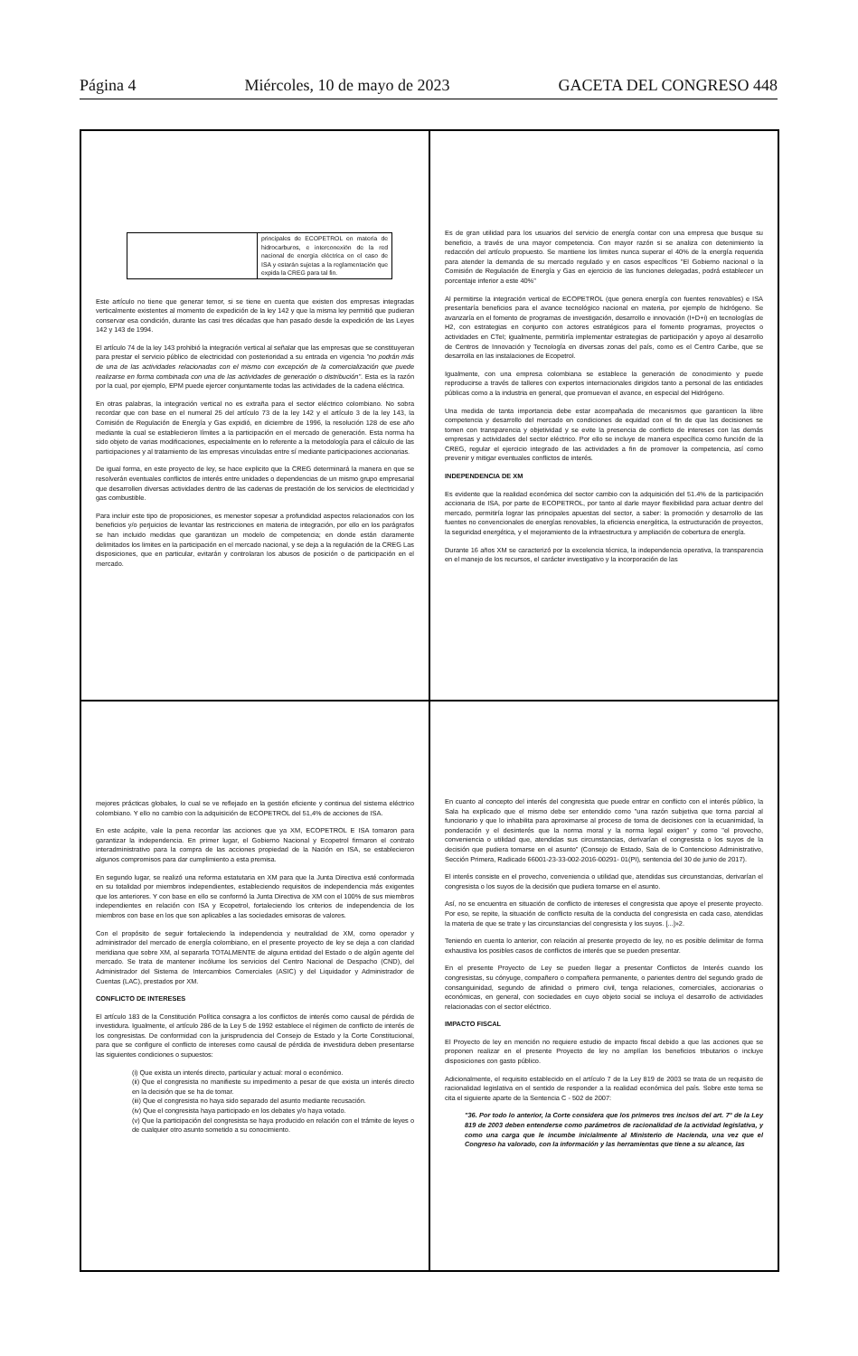Página 4 Miércoles, 10 de mayo de 2023 GACETA DEL CONGRESO 448
| | principales de ECOPETROL en materia de hidrocarburos, e interconexión de la red nacional de energía eléctrica en el caso de ISA y estarán sujetas a la reglamentación que expida la CREG para tal fin. |
Este artículo no tiene que generar temor, si se tiene en cuenta que existen dos empresas integradas verticalmente existentes al momento de expedición de la ley 142 y que la misma ley permitió que pudieran conservar esa condición, durante las casi tres décadas que han pasado desde la expedición de las Leyes 142 y 143 de 1994.
El artículo 74 de la ley 143 prohibió la integración vertical al señalar que las empresas que se constituyeran para prestar el servicio público de electricidad con posterioridad a su entrada en vigencia "no podrán más de una de las actividades relacionadas con el mismo con excepción de la comercialización que puede realizarse en forma combinada con una de las actividades de generación o distribución". Esta es la razón por la cual, por ejemplo, EPM puede ejercer conjuntamente todas las actividades de la cadena eléctrica.
En otras palabras, la integración vertical no es extraña para el sector eléctrico colombiano. No sobra recordar que con base en el numeral 25 del artículo 73 de la ley 142 y el artículo 3 de la ley 143, la Comisión de Regulación de Energía y Gas expidió, en diciembre de 1996, la resolución 128 de ese año mediante la cual se establecieron límites a la participación en el mercado de generación. Esta norma ha sido objeto de varias modificaciones, especialmente en lo referente a la metodología para el cálculo de las participaciones y al tratamiento de las empresas vinculadas entre sí mediante participaciones accionarias.
De igual forma, en este proyecto de ley, se hace explicito que la CREG determinará la manera en que se resolverán eventuales conflictos de interés entre unidades o dependencias de un mismo grupo empresarial que desarrollen diversas actividades dentro de las cadenas de prestación de los servicios de electricidad y gas combustible.
Para incluir este tipo de proposiciones, es menester sopesar a profundidad aspectos relacionados con los beneficios y/o perjuicios de levantar las restricciones en materia de integración, por ello en los parágrafos se han incluido medidas que garantizan un modelo de competencia; en donde están claramente delimitados los limites en la participación en el mercado nacional, y se deja a la regulación de la CREG Las disposiciones, que en particular, evitarán y controlaran los abusos de posición o de participación en el mercado.
Es de gran utilidad para los usuarios del servicio de energía contar con una empresa que busque su beneficio, a través de una mayor competencia. Con mayor razón si se analiza con detenimiento la redacción del artículo propuesto. Se mantiene los limites nunca superar el 40% de la energía requerida para atender la demanda de su mercado regulado y en casos específicos "El Gobierno nacional o la Comisión de Regulación de Energía y Gas en ejercicio de las funciones delegadas, podrá establecer un porcentaje inferior a este 40%"
Al permitirse la integración vertical de ECOPETROL (que genera energía con fuentes renovables) e ISA presentaría beneficios para el avance tecnológico nacional en materia, por ejemplo de hidrógeno. Se avanzaría en el fomento de programas de investigación, desarrollo e innovación (I+D+i) en tecnologías de H2, con estrategias en conjunto con actores estratégicos para el fomento programas, proyectos o actividades en CTeI; igualmente, permitiría implementar estrategias de participación y apoyo al desarrollo de Centros de Innovación y Tecnología en diversas zonas del país, como es el Centro Caribe, que se desarrolla en las instalaciones de Ecopetrol.
Igualmente, con una empresa colombiana se establece la generación de conocimiento y puede reproducirse a través de talleres con expertos internacionales dirigidos tanto a personal de las entidades públicas como a la industria en general, que promuevan el avance, en especial del Hidrógeno.
Una medida de tanta importancia debe estar acompañada de mecanismos que garanticen la libre competencia y desarrollo del mercado en condiciones de equidad con el fin de que las decisiones se tomen con transparencia y objetividad y se evite la presencia de conflicto de intereses con las demás empresas y actividades del sector eléctrico. Por ello se incluye de manera específica como función de la CREG, regular el ejercicio integrado de las actividades a fin de promover la competencia, así como prevenir y mitigar eventuales conflictos de interés.
INDEPENDENCIA DE XM
Es evidente que la realidad económica del sector cambio con la adquisición del 51.4% de la participación accionaria de ISA, por parte de ECOPETROL, por tanto al darle mayor flexibilidad para actuar dentro del mercado, permitiría lograr las principales apuestas del sector, a saber: la promoción y desarrollo de las fuentes no convencionales de energías renovables, la eficiencia energética, la estructuración de proyectos, la seguridad energética, y el mejoramiento de la infraestructura y ampliación de cobertura de energía.
Durante 16 años XM se caracterizó por la excelencia técnica, la independencia operativa, la transparencia en el manejo de los recursos, el carácter investigativo y la incorporación de las
mejores prácticas globales, lo cual se ve reflejado en la gestión eficiente y continua del sistema eléctrico colombiano. Y ello no cambio con la adquisición de ECOPETROL del 51,4% de acciones de ISA.
En este acápite, vale la pena recordar las acciones que ya XM, ECOPETROL E ISA tomaron para garantizar la independencia. En primer lugar, el Gobierno Nacional y Ecopetrol firmaron el contrato interadministrativo para la compra de las acciones propiedad de la Nación en ISA, se establecieron algunos compromisos para dar cumplimiento a esta premisa.
En segundo lugar, se realizó una reforma estatutaria en XM para que la Junta Directiva esté conformada en su totalidad por miembros independientes, estableciendo requisitos de independencia más exigentes que los anteriores. Y con base en ello se conformó la Junta Directiva de XM con el 100% de sus miembros independientes en relación con ISA y Ecopetrol, fortaleciendo los criterios de independencia de los miembros con base en los que son aplicables a las sociedades emisoras de valores.
Con el propósito de seguir fortaleciendo la independencia y neutralidad de XM, como operador y administrador del mercado de energía colombiano, en el presente proyecto de ley se deja a con claridad meridiana que sobre XM, al separarla TOTALMENTE de alguna entidad del Estado o de algún agente del mercado. Se trata de mantener incólume los servicios del Centro Nacional de Despacho (CND), del Administrador del Sistema de Intercambios Comerciales (ASIC) y del Liquidador y Administrador de Cuentas (LAC), prestados por XM.
CONFLICTO DE INTERESES
El artículo 183 de la Constitución Política consagra a los conflictos de interés como causal de pérdida de investidura. Igualmente, el artículo 286 de la Ley 5 de 1992 establece el régimen de conflicto de interés de los congresistas. De conformidad con la jurisprudencia del Consejo de Estado y la Corte Constitucional, para que se configure el conflicto de intereses como causal de pérdida de investidura deben presentarse las siguientes condiciones o supuestos:
(i) Que exista un interés directo, particular y actual: moral o económico.
(ii) Que el congresista no manifieste su impedimento a pesar de que exista un interés directo en la decisión que se ha de tomar.
(iii) Que el congresista no haya sido separado del asunto mediante recusación.
(iv) Que el congresista haya participado en los debates y/o haya votado.
(v) Que la participación del congresista se haya producido en relación con el trámite de leyes o de cualquier otro asunto sometido a su conocimiento.
En cuanto al concepto del interés del congresista que puede entrar en conflicto con el interés público, la Sala ha explicado que el mismo debe ser entendido como "una razón subjetiva que torna parcial al funcionario y que lo inhabilita para aproximarse al proceso de toma de decisiones con la ecuanimidad, la ponderación y el desinterés que la norma moral y la norma legal exigen" y como "el provecho, conveniencia o utilidad que, atendidas sus circunstancias, derivarían el congresista o los suyos de la decisión que pudiera tomarse en el asunto" (Consejo de Estado, Sala de lo Contencioso Administrativo, Sección Primera, Radicado 66001-23-33-002-2016-00291- 01(PI), sentencia del 30 de junio de 2017).
El interés consiste en el provecho, conveniencia o utilidad que, atendidas sus circunstancias, derivarían el congresista o los suyos de la decisión que pudiera tomarse en el asunto.
Así, no se encuentra en situación de conflicto de intereses el congresista que apoye el presente proyecto. Por eso, se repite, la situación de conflicto resulta de la conducta del congresista en cada caso, atendidas la materia de que se trate y las circunstancias del congresista y los suyos. [...]»2.
Teniendo en cuenta lo anterior, con relación al presente proyecto de ley, no es posible delimitar de forma exhaustiva los posibles casos de conflictos de interés que se pueden presentar.
En el presente Proyecto de Ley se pueden llegar a presentar Conflictos de Interés cuando los congresistas, su cónyuge, compañero o compañera permanente, o parientes dentro del segundo grado de consanguinidad, segundo de afinidad o primero civil, tenga relaciones, comerciales, accionarias o económicas, en general, con sociedades en cuyo objeto social se incluya el desarrollo de actividades relacionadas con el sector eléctrico.
IMPACTO FISCAL
El Proyecto de ley en mención no requiere estudio de impacto fiscal debido a que las acciones que se proponen realizar en el presente Proyecto de ley no amplían los beneficios tributarios o incluye disposiciones con gasto público.
Adicionalmente, el requisito establecido en el artículo 7 de la Ley 819 de 2003 se trata de un requisito de racionalidad legislativa en el sentido de responder a la realidad económica del país. Sobre este tema se cita el siguiente aparte de la Sentencia C - 502 de 2007:
"36. Por todo lo anterior, la Corte considera que los primeros tres incisos del art. 7° de la Ley 819 de 2003 deben entenderse como parámetros de racionalidad de la actividad legislativa, y como una carga que le incumbe inicialmente al Ministerio de Hacienda, una vez que el Congreso ha valorado, con la información y las herramientas que tiene a su alcance, las